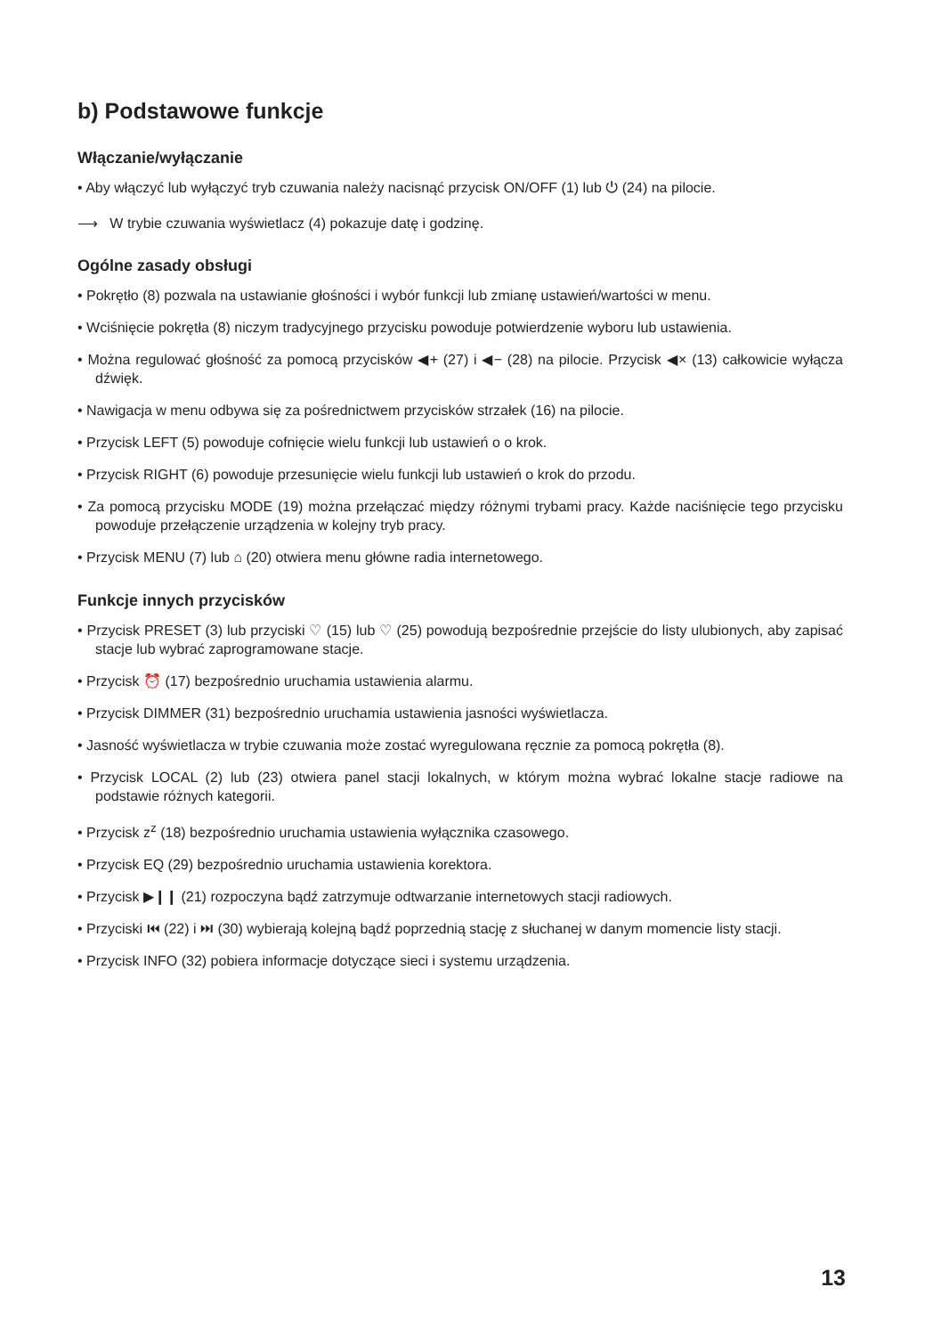b) Podstawowe funkcje
Włączanie/wyłączanie
• Aby włączyć lub wyłączyć tryb czuwania należy nacisnąć przycisk ON/OFF (1) lub ⏻ (24) na pilocie.
⟶ W trybie czuwania wyświetlacz (4) pokazuje datę i godzinę.
Ogólne zasady obsługi
• Pokrętło (8) pozwala na ustawianie głośności i wybór funkcji lub zmianę ustawień/wartości w menu.
• Wciśnięcie pokrętła (8) niczym tradycyjnego przycisku powoduje potwierdzenie wyboru lub ustawienia.
• Można regulować głośność za pomocą przycisków ◀+ (27) i ◀− (28) na pilocie. Przycisk ◀× (13) całkowicie wyłącza dźwięk.
• Nawigacja w menu odbywa się za pośrednictwem przycisków strzałek (16) na pilocie.
• Przycisk LEFT (5) powoduje cofnięcie wielu funkcji lub ustawień o o krok.
• Przycisk RIGHT (6) powoduje przesunięcie wielu funkcji lub ustawień o krok do przodu.
• Za pomocą przycisku MODE (19) można przełączać między różnymi trybami pracy. Każde naciśnięcie tego przycisku powoduje przełączenie urządzenia w kolejny tryb pracy.
• Przycisk MENU (7) lub ⌂ (20) otwiera menu główne radia internetowego.
Funkcje innych przycisków
• Przycisk PRESET (3) lub przyciski ♡ (15) lub ♡ (25) powodują bezpośrednie przejście do listy ulubionych, aby zapisać stacje lub wybrać zaprogramowane stacje.
• Przycisk ⏰ (17) bezpośrednio uruchamia ustawienia alarmu.
• Przycisk DIMMER (31) bezpośrednio uruchamia ustawienia jasności wyświetlacza.
• Jasność wyświetlacza w trybie czuwania może zostać wyregulowana ręcznie za pomocą pokrętła (8).
• Przycisk LOCAL (2) lub (23) otwiera panel stacji lokalnych, w którym można wybrać lokalne stacje radiowe na podstawie różnych kategorii.
• Przycisk z<sup>z</sup> (18) bezpośrednio uruchamia ustawienia wyłącznika czasowego.
• Przycisk EQ (29) bezpośrednio uruchamia ustawienia korektora.
• Przycisk ▶❙❙ (21) rozpoczyna bądź zatrzymuje odtwarzanie internetowych stacji radiowych.
• Przyciski ⏮ (22) i ⏭ (30) wybierają kolejną bądź poprzednią stację z słuchanej w danym momencie listy stacji.
• Przycisk INFO (32) pobiera informacje dotyczące sieci i systemu urządzenia.
13